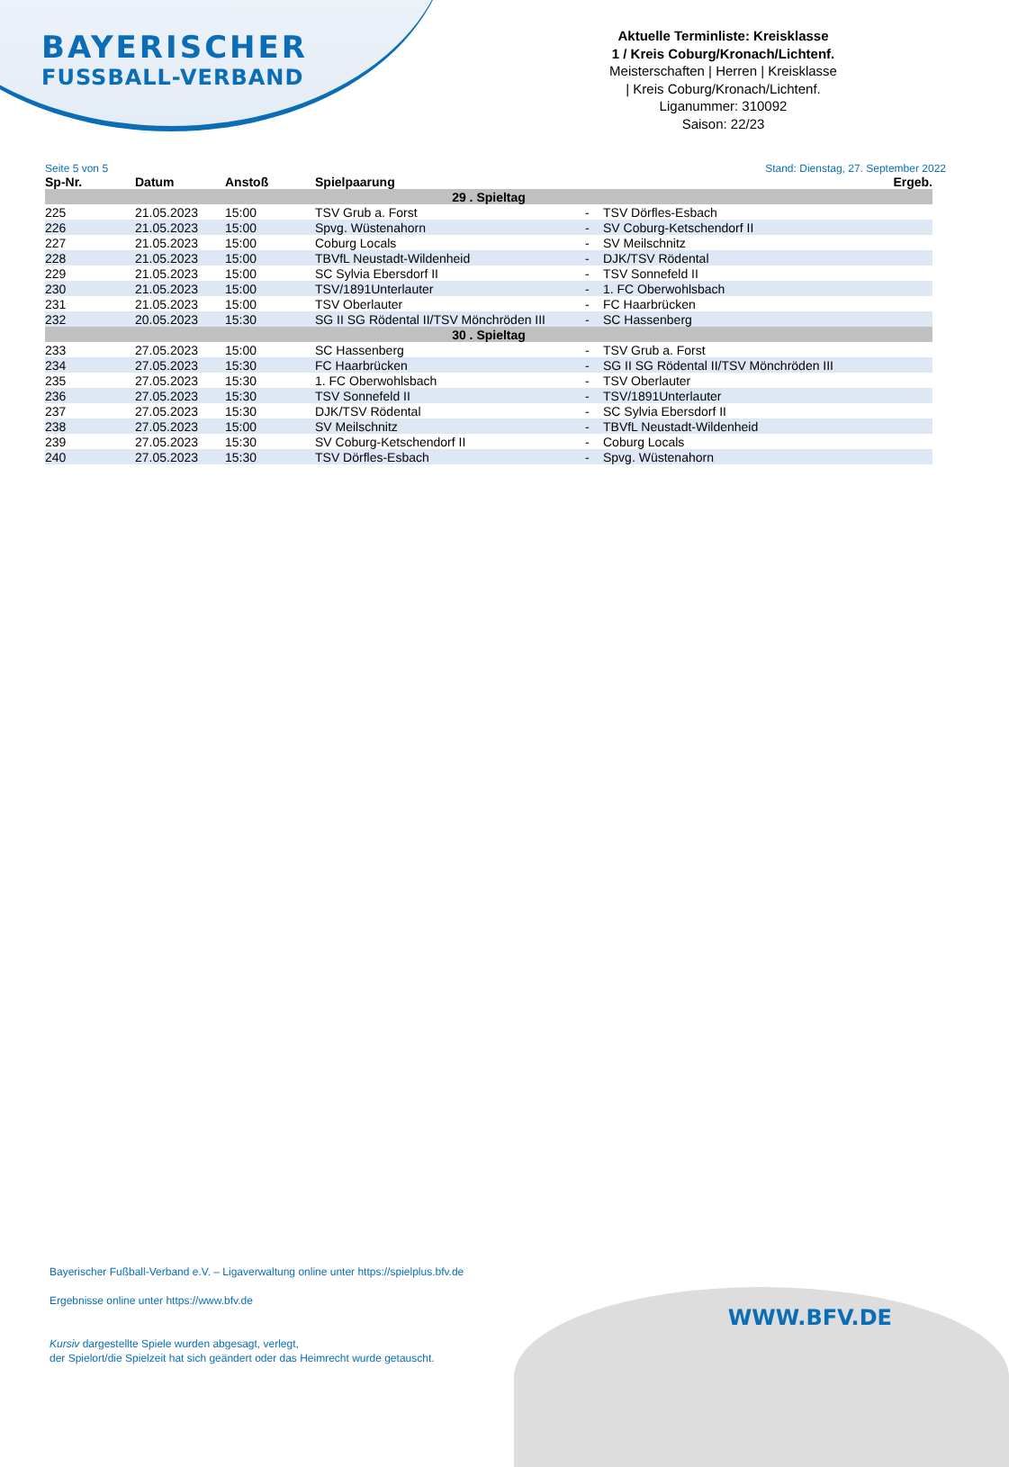BAYERISCHER
FUSSBALL-VERBAND
Aktuelle Terminliste: Kreisklasse
1 / Kreis Coburg/Kronach/Lichtenf.
Meisterschaften | Herren | Kreisklasse
| Kreis Coburg/Kronach/Lichtenf.
Liganummer: 310092
Saison: 22/23
Seite 5 von 5 Stand: Dienstag, 27. September 2022
| Sp-Nr. | Datum | Anstoß | Spielpaarung | | | Ergeb. |
| --- | --- | --- | --- | --- | --- | --- |
| 29 . Spieltag | | | | | | |
| 225 | 21.05.2023 | 15:00 | TSV Grub a. Forst | - | TSV Dörfles-Esbach | |
| 226 | 21.05.2023 | 15:00 | Spvg. Wüstenahorn | - | SV Coburg-Ketschendorf II | |
| 227 | 21.05.2023 | 15:00 | Coburg Locals | - | SV Meilschnitz | |
| 228 | 21.05.2023 | 15:00 | TBVfL Neustadt-Wildenheid | - | DJK/TSV Rödental | |
| 229 | 21.05.2023 | 15:00 | SC Sylvia Ebersdorf II | - | TSV Sonnefeld II | |
| 230 | 21.05.2023 | 15:00 | TSV/1891Unterlauter | - | 1. FC Oberwohlsbach | |
| 231 | 21.05.2023 | 15:00 | TSV Oberlauter | - | FC Haarbrücken | |
| 232 | 20.05.2023 | 15:30 | SG II SG Rödental II/TSV Mönchröden III | - | SC Hassenberg | |
| 30 . Spieltag | | | | | | |
| 233 | 27.05.2023 | 15:00 | SC Hassenberg | - | TSV Grub a. Forst | |
| 234 | 27.05.2023 | 15:30 | FC Haarbrücken | - | SG II SG Rödental II/TSV Mönchröden III | |
| 235 | 27.05.2023 | 15:30 | 1. FC Oberwohlsbach | - | TSV Oberlauter | |
| 236 | 27.05.2023 | 15:30 | TSV Sonnefeld II | - | TSV/1891Unterlauter | |
| 237 | 27.05.2023 | 15:30 | DJK/TSV Rödental | - | SC Sylvia Ebersdorf II | |
| 238 | 27.05.2023 | 15:00 | SV Meilschnitz | - | TBVfL Neustadt-Wildenheid | |
| 239 | 27.05.2023 | 15:30 | SV Coburg-Ketschendorf II | - | Coburg Locals | |
| 240 | 27.05.2023 | 15:30 | TSV Dörfles-Esbach | - | Spvg. Wüstenahorn | |
Bayerischer Fußball-Verband e.V. – Ligaverwaltung online unter https://spielplus.bfv.de
Ergebnisse online unter https://www.bfv.de
Kursiv dargestellte Spiele wurden abgesagt, verlegt,
der Spielort/die Spielzeit hat sich geändert oder das Heimrecht wurde getauscht.
WWW.BFV.DE